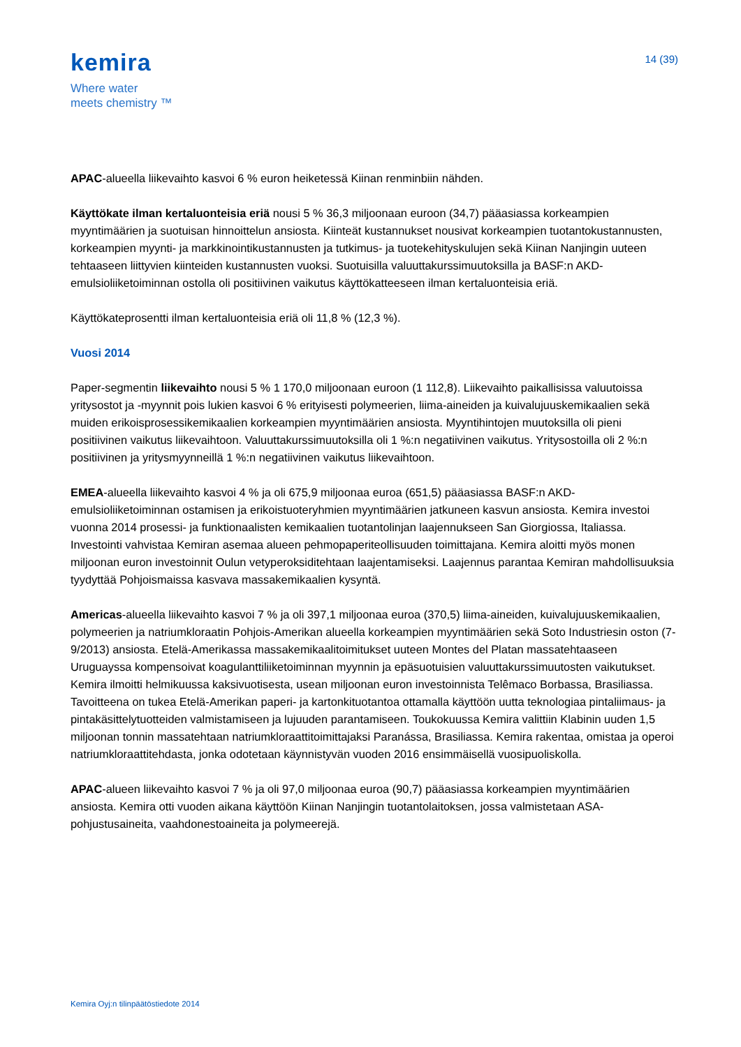kemira
Where water
meets chemistry ™
14 (39)
APAC-alueella liikevaihto kasvoi 6 % euron heiketessä Kiinan renminbiin nähden.
Käyttökate ilman kertaluonteisia eriä nousi 5 % 36,3 miljoonaan euroon (34,7) pääasiassa korkeampien myyntimäärien ja suotuisan hinnoittelun ansiosta. Kiinteät kustannukset nousivat korkeampien tuotantokustannusten, korkeampien myynti- ja markkinointikustannusten ja tutkimus- ja tuotekehityskulujen sekä Kiinan Nanjingin uuteen tehtaaseen liittyvien kiinteiden kustannusten vuoksi. Suotuisilla valuuttakurssimuutoksilla ja BASF:n AKD-emulsioliiketoiminnan ostolla oli positiivinen vaikutus käyttökatteeseen ilman kertaluonteisia eriä.
Käyttökateprosentti ilman kertaluonteisia eriä oli 11,8 % (12,3 %).
Vuosi 2014
Paper-segmentin liikevaihto nousi 5 % 1 170,0 miljoonaan euroon (1 112,8). Liikevaihto paikallisissa valuutoissa yritysostot ja -myynnit pois lukien kasvoi 6 % erityisesti polymeerien, liima-aineiden ja kuivalujuuskemikaalien sekä muiden erikoisprosessikemikaalien korkeampien myyntimäärien ansiosta. Myyntihintojen muutoksilla oli pieni positiivinen vaikutus liikevaihtoon. Valuuttakurssimuutoksilla oli 1 %:n negatiivinen vaikutus. Yritysostoilla oli 2 %:n positiivinen ja yritysmyynneillä 1 %:n negatiivinen vaikutus liikevaihtoon.
EMEA-alueella liikevaihto kasvoi 4 % ja oli 675,9 miljoonaa euroa (651,5) pääasiassa BASF:n AKD-emulsioliiketoiminnan ostamisen ja erikoistuoteryhmien myyntimäärien jatkuneen kasvun ansiosta. Kemira investoi vuonna 2014 prosessi- ja funktionaalisten kemikaalien tuotantolinjan laajennukseen San Giorgiossa, Italiassa. Investointi vahvistaa Kemiran asemaa alueen pehmopaperiteollisuuden toimittajana. Kemira aloitti myös monen miljoonan euron investoinnit Oulun vetyperoksiditehtaan laajentamiseksi. Laajennus parantaa Kemiran mahdollisuuksia tyydyttää Pohjoismaissa kasvava massakemikaalien kysyntä.
Americas-alueella liikevaihto kasvoi 7 % ja oli 397,1 miljoonaa euroa (370,5) liima-aineiden, kuivalujuuskemikaalien, polymeerien ja natriumkloraatin Pohjois-Amerikan alueella korkeampien myyntimäärien sekä Soto Industriesin oston (7-9/2013) ansiosta. Etelä-Amerikassa massakemikaalitoimitukset uuteen Montes del Platan massatehtaaseen Uruguayssa kompensoivat koagulanttiliiketoiminnan myynnin ja epäsuotuisien valuuttakurssimuutosten vaikutukset. Kemira ilmoitti helmikuussa kaksivuotisesta, usean miljoonan euron investoinnista Telêmaco Borbassa, Brasiliassa. Tavoitteena on tukea Etelä-Amerikan paperi- ja kartonkituotantoa ottamalla käyttöön uutta teknologiaa pintaliimaus- ja pintakäsittelytuotteiden valmistamiseen ja lujuuden parantamiseen. Toukokuussa Kemira valittiin Klabinin uuden 1,5 miljoonan tonnin massatehtaan natriumkloraattitoimittajaksi Paranássa, Brasiliassa. Kemira rakentaa, omistaa ja operoi natriumkloraattitehdasta, jonka odotetaan käynnistyvän vuoden 2016 ensimmäisellä vuosipuoliskolla.
APAC-alueen liikevaihto kasvoi 7 % ja oli 97,0 miljoonaa euroa (90,7) pääasiassa korkeampien myyntimäärien ansiosta. Kemira otti vuoden aikana käyttöön Kiinan Nanjingin tuotantolaitoksen, jossa valmistetaan ASA-pohjustusaineita, vaahdonestoaineita ja polymeerejä.
Kemira Oyj:n tilinpäätöstiedote 2014